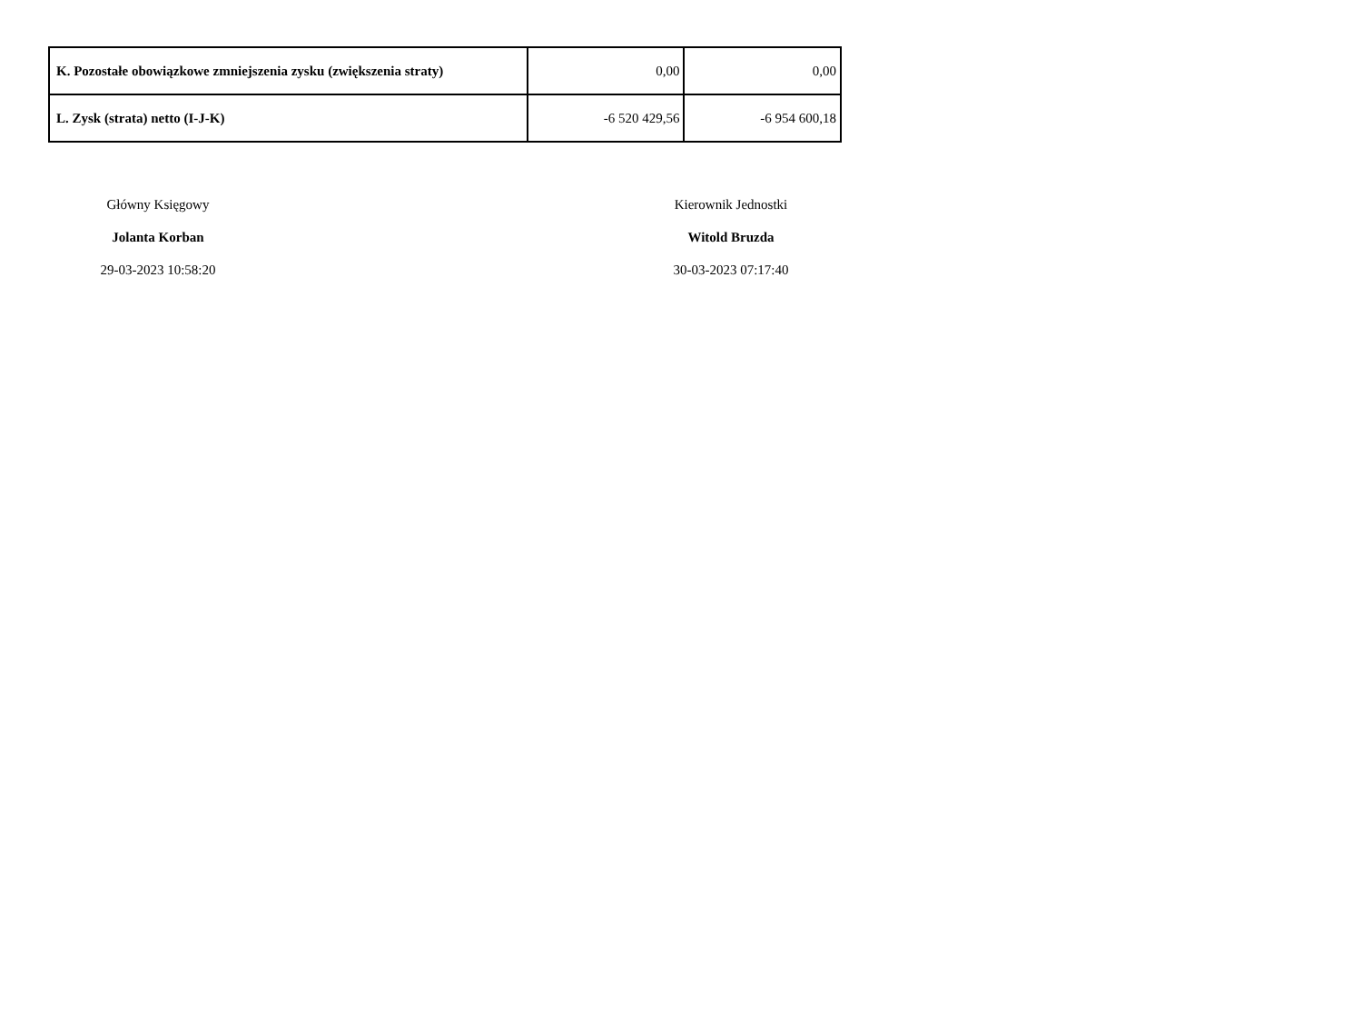| K. Pozostałe obowiązkowe zmniejszenia zysku (zwiększenia straty) | 0,00 | 0,00 |
| L. Zysk (strata) netto (I-J-K) | -6 520 429,56 | -6 954 600,18 |
Główny Księgowy
Jolanta Korban
29-03-2023 10:58:20
Kierownik Jednostki
Witold Bruzda
30-03-2023 07:17:40